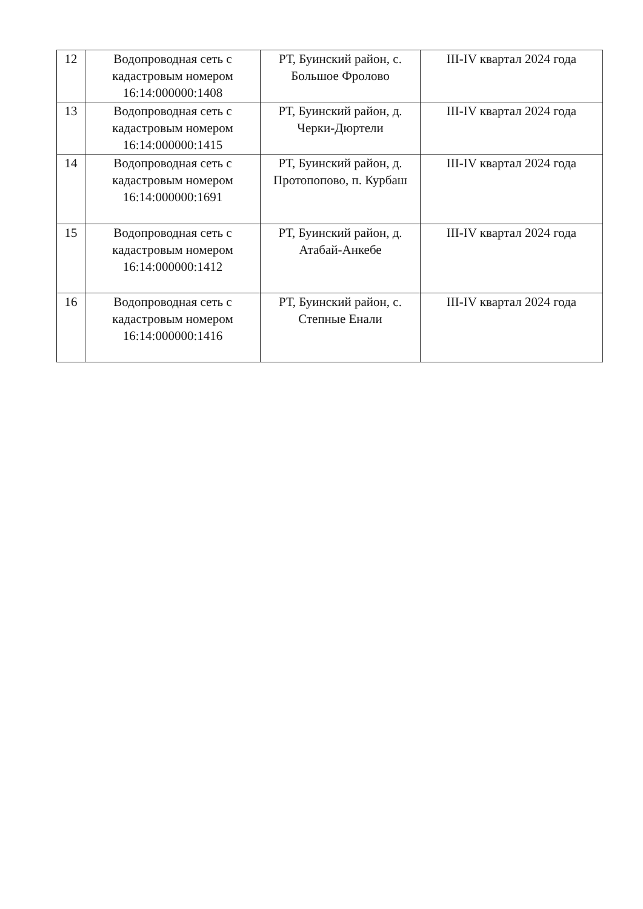| 12 | Водопроводная сеть с кадастровым номером 16:14:000000:1408 | РТ, Буинский район, с. Большое Фролово | III-IV квартал 2024 года |
| 13 | Водопроводная сеть с кадастровым номером 16:14:000000:1415 | РТ, Буинский район, д. Черки-Дюртели | III-IV квартал 2024 года |
| 14 | Водопроводная сеть с кадастровым номером 16:14:000000:1691 | РТ, Буинский район, д. Протопопово, п. Курбаш | III-IV квартал 2024 года |
| 15 | Водопроводная сеть с кадастровым номером 16:14:000000:1412 | РТ, Буинский район, д. Атабай-Анкебе | III-IV квартал 2024 года |
| 16 | Водопроводная сеть с кадастровым номером 16:14:000000:1416 | РТ, Буинский район, с. Степные Енали | III-IV квартал 2024 года |